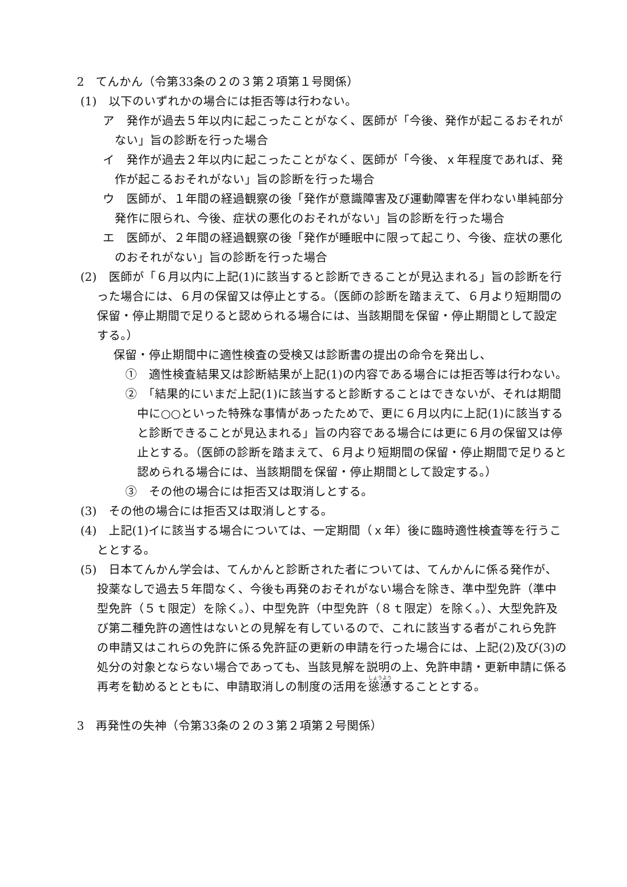2　てんかん（令第33条の２の３第２項第１号関係）
(1)　以下のいずれかの場合には拒否等は行わない。
ア　発作が過去５年以内に起こったことがなく、医師が「今後、発作が起こるおそれがない」旨の診断を行った場合
イ　発作が過去２年以内に起こったことがなく、医師が「今後、ｘ年程度であれば、発作が起こるおそれがない」旨の診断を行った場合
ウ　医師が、１年間の経過観察の後「発作が意識障害及び運動障害を伴わない単純部分発作に限られ、今後、症状の悪化のおそれがない」旨の診断を行った場合
エ　医師が、２年間の経過観察の後「発作が睡眠中に限って起こり、今後、症状の悪化のおそれがない」旨の診断を行った場合
(2)　医師が「６月以内に上記(1)に該当すると診断できることが見込まれる」旨の診断を行った場合には、６月の保留又は停止とする。（医師の診断を踏まえて、６月より短期間の保留・停止期間で足りると認められる場合には、当該期間を保留・停止期間として設定する。）
保留・停止期間中に適性検査の受検又は診断書の提出の命令を発出し、
①　適性検査結果又は診断結果が上記(1)の内容である場合には拒否等は行わない。
②　「結果的にいまだ上記(1)に該当すると診断することはできないが、それは期間中に○○といった特殊な事情があったためで、更に６月以内に上記(1)に該当すると診断できることが見込まれる」旨の内容である場合には更に６月の保留又は停止とする。（医師の診断を踏まえて、６月より短期間の保留・停止期間で足りると認められる場合には、当該期間を保留・停止期間として設定する。）
③　その他の場合には拒否又は取消しとする。
(3)　その他の場合には拒否又は取消しとする。
(4)　上記(1)イに該当する場合については、一定期間（ｘ年）後に臨時適性検査等を行うこととする。
(5)　日本てんかん学会は、てんかんと診断された者については、てんかんに係る発作が、投薬なしで過去５年間なく、今後も再発のおそれがない場合を除き、準中型免許（準中型免許（５ｔ限定）を除く。）、中型免許（中型免許（８ｔ限定）を除く。）、大型免許及び第二種免許の適性はないとの見解を有しているので、これに該当する者がこれら免許の申請又はこれらの免許に係る免許証の更新の申請を行った場合には、上記(2)及び(3)の処分の対象とならない場合であっても、当該見解を説明の上、免許申請・更新申請に係る再考を勧めるとともに、申請取消しの制度の活用を慫慂することとする。
3　再発性の失神（令第33条の２の３第２項第２号関係）